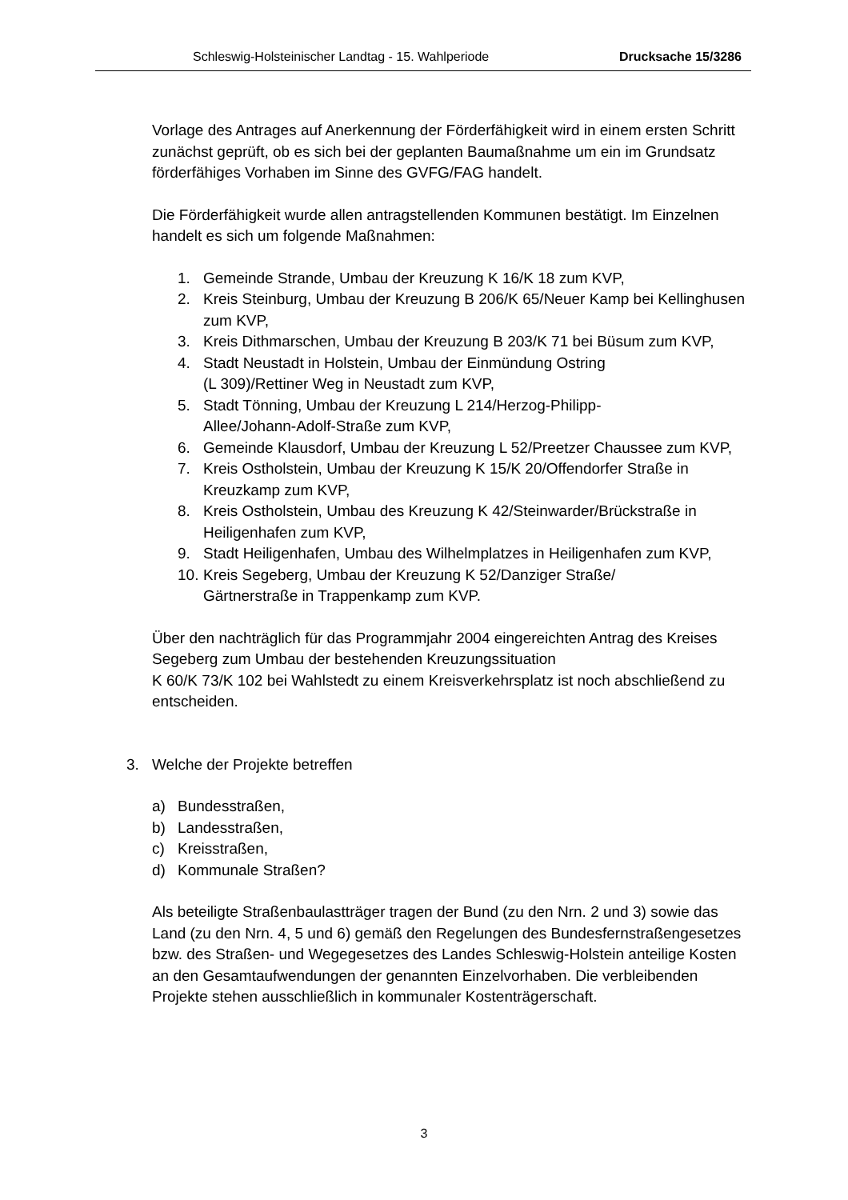Schleswig-Holsteinischer Landtag - 15. Wahlperiode Drucksache 15/3286
Vorlage des Antrages auf Anerkennung der Förderfähigkeit wird in einem ersten Schritt zunächst geprüft, ob es sich bei der geplanten Baumaßnahme um ein im Grundsatz förderfähiges Vorhaben im Sinne des GVFG/FAG handelt.
Die Förderfähigkeit wurde allen antragstellenden Kommunen bestätigt. Im Einzelnen handelt es sich um folgende Maßnahmen:
1. Gemeinde Strande, Umbau der Kreuzung K 16/K 18 zum KVP,
2. Kreis Steinburg, Umbau der Kreuzung B 206/K 65/Neuer Kamp bei Kellinghusen zum KVP,
3. Kreis Dithmarschen, Umbau der Kreuzung B 203/K 71 bei Büsum zum KVP,
4. Stadt Neustadt in Holstein, Umbau der Einmündung Ostring
(L 309)/Rettiner Weg in Neustadt zum KVP,
5. Stadt Tönning, Umbau der Kreuzung L 214/Herzog-Philipp-
Allee/Johann-Adolf-Straße zum KVP,
6. Gemeinde Klausdorf, Umbau der Kreuzung L 52/Preetzer Chaussee zum KVP,
7. Kreis Ostholstein, Umbau der Kreuzung K 15/K 20/Offendorfer Straße in Kreuzkamp zum KVP,
8. Kreis Ostholstein, Umbau des Kreuzung K 42/Steinwarder/Brückstraße in Heiligenhafen zum KVP,
9. Stadt Heiligenhafen, Umbau des Wilhelmplatzes in Heiligenhafen zum KVP,
10. Kreis Segeberg, Umbau der Kreuzung K 52/Danziger Straße/
Gärtnerstraße in Trappenkamp zum KVP.
Über den nachträglich für das Programmjahr 2004 eingereichten Antrag des Kreises Segeberg zum Umbau der bestehenden Kreuzungssituation
K 60/K 73/K 102 bei Wahlstedt zu einem Kreisverkehrsplatz ist noch abschließend zu entscheiden.
3. Welche der Projekte betreffen
a) Bundesstraßen,
b) Landesstraßen,
c) Kreisstraßen,
d) Kommunale Straßen?
Als beteiligte Straßenbaulastträger tragen der Bund (zu den Nrn. 2 und 3) sowie das Land (zu den Nrn. 4, 5 und 6) gemäß den Regelungen des Bundesfernstraßengesetzes bzw. des Straßen- und Wegegesetzes des Landes Schleswig-Holstein anteilige Kosten an den Gesamtaufwendungen der genannten Einzelvorhaben. Die verbleibenden Projekte stehen ausschließlich in kommunaler Kostenträgerschaft.
3